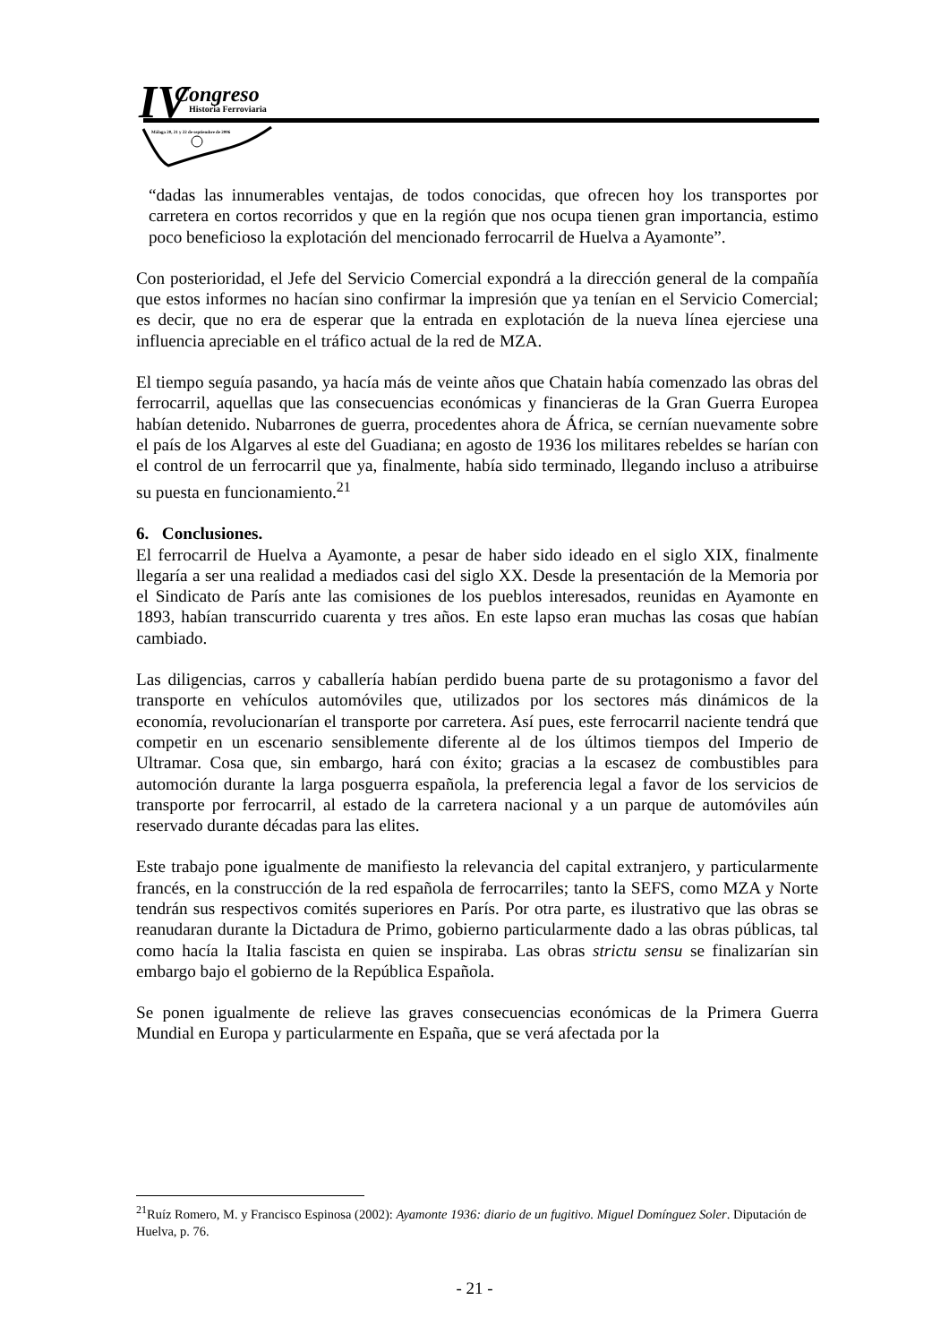IV Congreso
Historia Ferroviaria
Málaga 20, 21 y 22 de septiembre de 2006
“dadas las innumerables ventajas, de todos conocidas, que ofrecen hoy los transportes por carretera en cortos recorridos y que en la región que nos ocupa tienen gran importancia, estimo poco beneficioso la explotación del mencionado ferrocarril de Huelva a Ayamonte”.
Con posterioridad, el Jefe del Servicio Comercial expondrá a la dirección general de la compañía que estos informes no hacían sino confirmar la impresión que ya tenían en el Servicio Comercial; es decir, que no era de esperar que la entrada en explotación de la nueva línea ejerciese una influencia apreciable en el tráfico actual de la red de MZA.
El tiempo seguía pasando, ya hacía más de veinte años que Chatain había comenzado las obras del ferrocarril, aquellas que las consecuencias económicas y financieras de la Gran Guerra Europea habían detenido. Nubarrones de guerra, procedentes ahora de África, se cernían nuevamente sobre el país de los Algarves al este del Guadiana; en agosto de 1936 los militares rebeldes se harían con el control de un ferrocarril que ya, finalmente, había sido terminado, llegando incluso a atribuirse su puesta en funcionamiento.<sup>21</sup>
6. Conclusiones.
El ferrocarril de Huelva a Ayamonte, a pesar de haber sido ideado en el siglo XIX, finalmente llegaría a ser una realidad a mediados casi del siglo XX. Desde la presentación de la Memoria por el Sindicato de París ante las comisiones de los pueblos interesados, reunidas en Ayamonte en 1893, habían transcurrido cuarenta y tres años. En este lapso eran muchas las cosas que habían cambiado.
Las diligencias, carros y caballería habían perdido buena parte de su protagonismo a favor del transporte en vehículos automóviles que, utilizados por los sectores más dinámicos de la economía, revolucionarían el transporte por carretera. Así pues, este ferrocarril naciente tendrá que competir en un escenario sensiblemente diferente al de los últimos tiempos del Imperio de Ultramar. Cosa que, sin embargo, hará con éxito; gracias a la escasez de combustibles para automoción durante la larga posguerra española, la preferencia legal a favor de los servicios de transporte por ferrocarril, al estado de la carretera nacional y a un parque de automóviles aún reservado durante décadas para las elites.
Este trabajo pone igualmente de manifiesto la relevancia del capital extranjero, y particularmente francés, en la construcción de la red española de ferrocarriles; tanto la SEFS, como MZA y Norte tendrán sus respectivos comités superiores en París. Por otra parte, es ilustrativo que las obras se reanudaran durante la Dictadura de Primo, gobierno particularmente dado a las obras públicas, tal como hacía la Italia fascista en quien se inspiraba. Las obras strictu sensu se finalizarían sin embargo bajo el gobierno de la República Española.
Se ponen igualmente de relieve las graves consecuencias económicas de la Primera Guerra Mundial en Europa y particularmente en España, que se verá afectada por la
<sup>21</sup> Ruíz Romero, M. y Francisco Espinosa (2002): Ayamonte 1936: diario de un fugitivo. Miguel Domínguez Soler. Diputación de Huelva, p. 76.
- 21 -